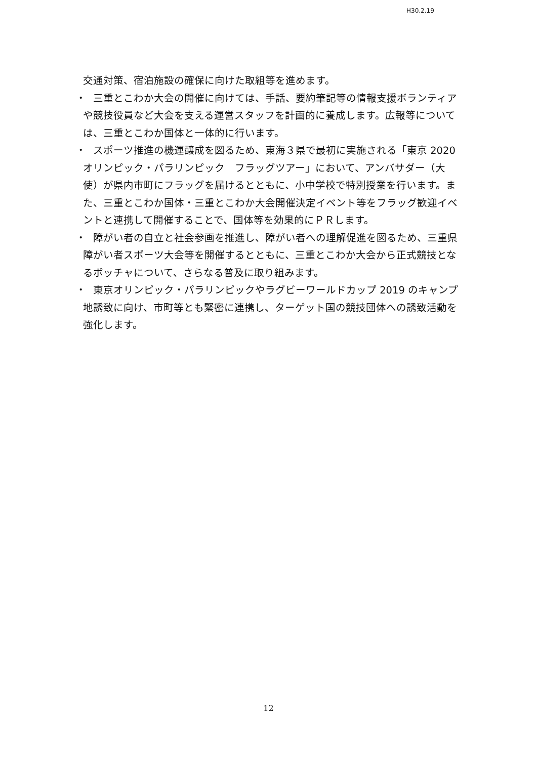H30.2.19
交通対策、宿泊施設の確保に向けた取組等を進めます。
・　三重とこわか大会の開催に向けては、手話、要約筆記等の情報支援ボランティアや競技役員など大会を支える運営スタッフを計画的に養成します。広報等については、三重とこわか国体と一体的に行います。
・　スポーツ推進の機運醸成を図るため、東海３県で最初に実施される「東京 2020 オリンピック・パラリンピック　フラッグツアー」において、アンバサダー（大使）が県内市町にフラッグを届けるとともに、小中学校で特別授業を行います。また、三重とこわか国体・三重とこわか大会開催決定イベント等をフラッグ歓迎イベントと連携して開催することで、国体等を効果的にＰＲします。
・　障がい者の自立と社会参画を推進し、障がい者への理解促進を図るため、三重県障がい者スポーツ大会等を開催するとともに、三重とこわか大会から正式競技となるボッチャについて、さらなる普及に取り組みます。
・　東京オリンピック・パラリンピックやラグビーワールドカップ 2019 のキャンプ地誘致に向け、市町等とも緊密に連携し、ターゲット国の競技団体への誘致活動を強化します。
12